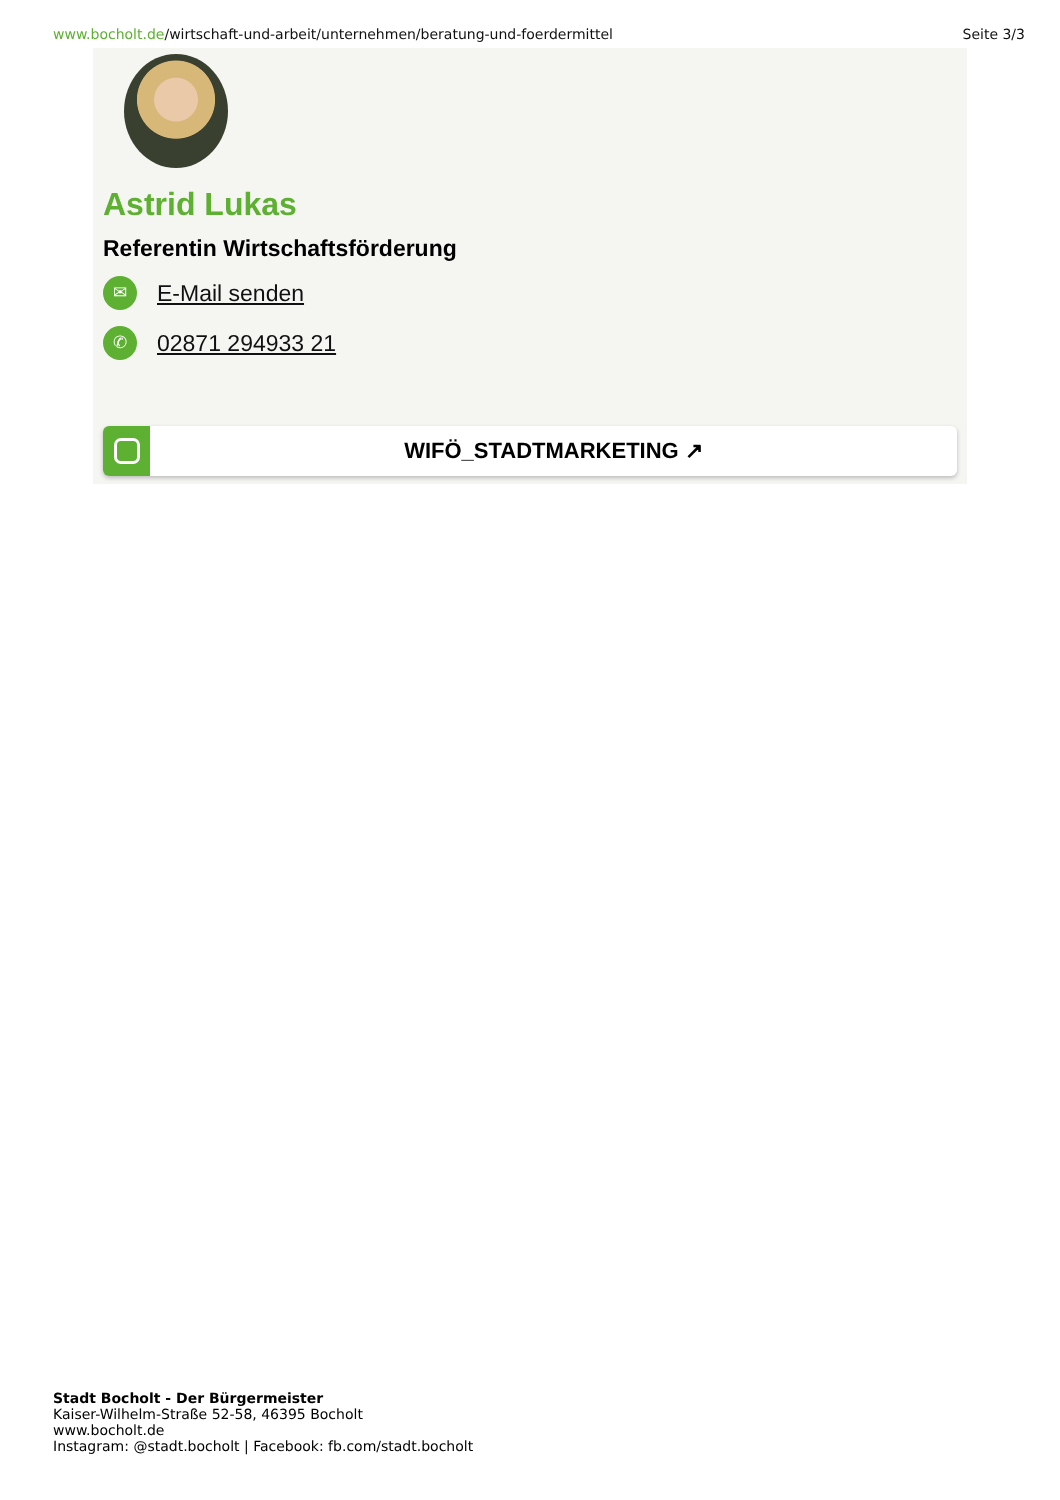www.bocholt.de/wirtschaft-und-arbeit/unternehmen/beratung-und-foerdermittel
Seite 3/3
Astrid Lukas
Referentin Wirtschaftsförderung
✉
E-Mail senden
✆
02871 294933 21
WIFÖ_STADTMARKETING ↗
Stadt Bocholt - Der Bürgermeister
Kaiser-Wilhelm-Straße 52-58, 46395 Bocholt
www.bocholt.de
Instagram: @stadt.bocholt | Facebook: fb.com/stadt.bocholt